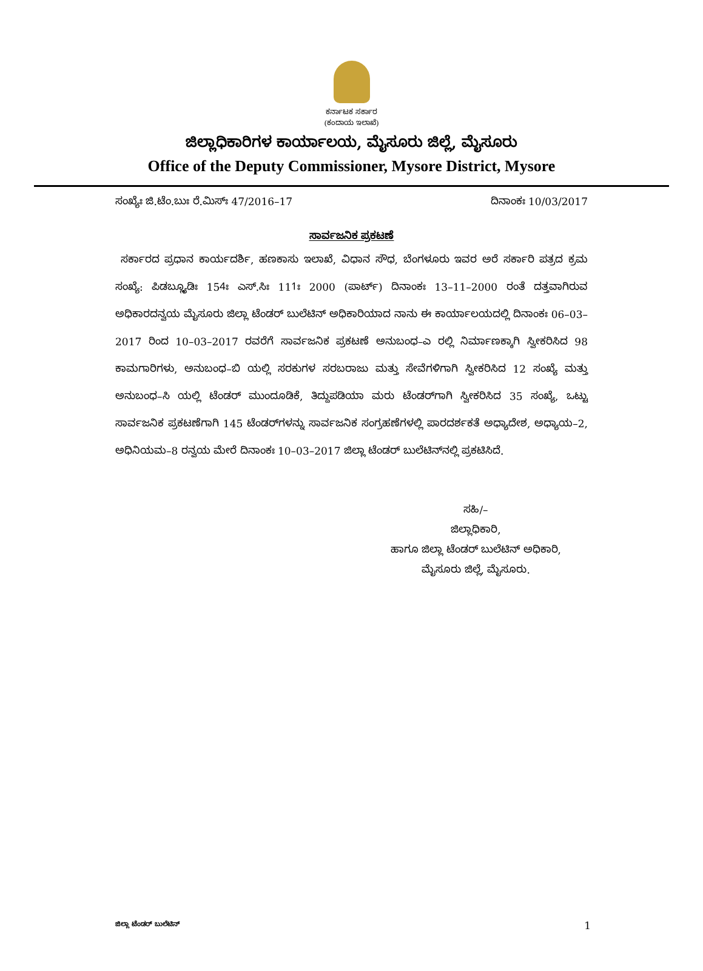ಕರ್ನಾಟಕ ಸರ್ಕಾರ
(ಕಂದಾಯ ಇಲಾಖೆ)
ಜಿಲ್ಲಾಧಿಕಾರಿಗಳ ಕಾರ್ಯಾಲಯ, ಮೈಸೂರು ಜಿಲ್ಲೆ, ಮೈಸೂರು
Office of the Deputy Commissioner, Mysore District, Mysore
ಸಂಖ್ಯೆಃ ಜಿ.ಟೆಂ.ಬುಃ ರೆ.ಮಿಸ್ಃ 47/2016–17 ದಿನಾಂಕಃ 10/03/2017
ಸಾರ್ವಜನಿಕ ಪ್ರಕಟಣೆ
ಸರ್ಕಾರದ ಪ್ರಧಾನ ಕಾರ್ಯದರ್ಶಿ, ಹಣಕಾಸು ಇಲಾಖೆ, ವಿಧಾನ ಸೌಧ, ಬೆಂಗಳೂರು ಇವರ ಅರೆ ಸರ್ಕಾರಿ ಪತ್ರದ ಕ್ರಮ ಸಂಖ್ಯೆ: ಪಿಡಬ್ಲ್ಯೂಡಿಃ 154ಃ ಎಸ್.ಸಿಃ 111ಃ 2000 (ಪಾರ್ಟ್) ದಿನಾಂಕಃ 13–11–2000 ರಂತೆ ದತ್ತವಾಗಿರುವ ಅಧಿಕಾರದನ್ವಯ ಮೈಸೂರು ಜಿಲ್ಲಾ ಟೆಂಡರ್ ಬುಲೆಟಿನ್ ಅಧಿಕಾರಿಯಾದ ನಾನು ಈ ಕಾರ್ಯಾಲಯದಲ್ಲಿ ದಿನಾಂಕಃ 06–03–2017 ರಿಂದ 10–03–2017 ರವರೆಗೆ ಸಾರ್ವಜನಿಕ ಪ್ರಕಟಣೆ ಅನುಬಂಧ–ಎ ರಲ್ಲಿ ನಿರ್ಮಾಣಕ್ಕಾಗಿ ಸ್ವೀಕರಿಸಿದ 98 ಕಾಮಗಾರಿಗಳು, ಅನುಬಂಧ–ಬಿ ಯಲ್ಲಿ ಸರಕುಗಳ ಸರಬರಾಜು ಮತ್ತು ಸೇವೆಗಳಿಗಾಗಿ ಸ್ವೀಕರಿಸಿದ 12 ಸಂಖ್ಯೆ ಮತ್ತು ಅನುಬಂಧ–ಸಿ ಯಲ್ಲಿ ಟೆಂಡರ್ ಮುಂದೂಡಿಕೆ, ತಿದ್ದುಪಡಿಯಾ ಮರು ಟೆಂಡರ್‌ಗಾಗಿ ಸ್ವೀಕರಿಸಿದ 35 ಸಂಖ್ಯೆ, ಒಟ್ಟು ಸಾರ್ವಜನಿಕ ಪ್ರಕಟಣೆಗಾಗಿ 145 ಟೆಂಡರ್‌ಗಳನ್ನು ಸಾರ್ವಜನಿಕ ಸಂಗ್ರಹಣೆಗಳಲ್ಲಿ ಪಾರದರ್ಶಕತೆ ಅಧ್ಯಾದೇಶ, ಅಧ್ಯಾಯ–2, ಅಧಿನಿಯಮ–8 ರನ್ವಯ ಮೇರೆ ದಿನಾಂಕಃ 10–03–2017 ಜಿಲ್ಲಾ ಟೆಂಡರ್ ಬುಲೆಟಿನ್‌ನಲ್ಲಿ ಪ್ರಕಟಿಸಿದೆ.
ಸಹಿ/–
ಜಿಲ್ಲಾಧಿಕಾರಿ,
ಹಾಗೂ ಜಿಲ್ಲಾ ಟೆಂಡರ್ ಬುಲೆಟಿನ್ ಅಧಿಕಾರಿ,
ಮೈಸೂರು ಜಿಲ್ಲೆ, ಮೈಸೂರು.
ಜಿಲ್ಲಾ ಟೆಂಡರ್ ಬುಲೆಟಿನ್ 1